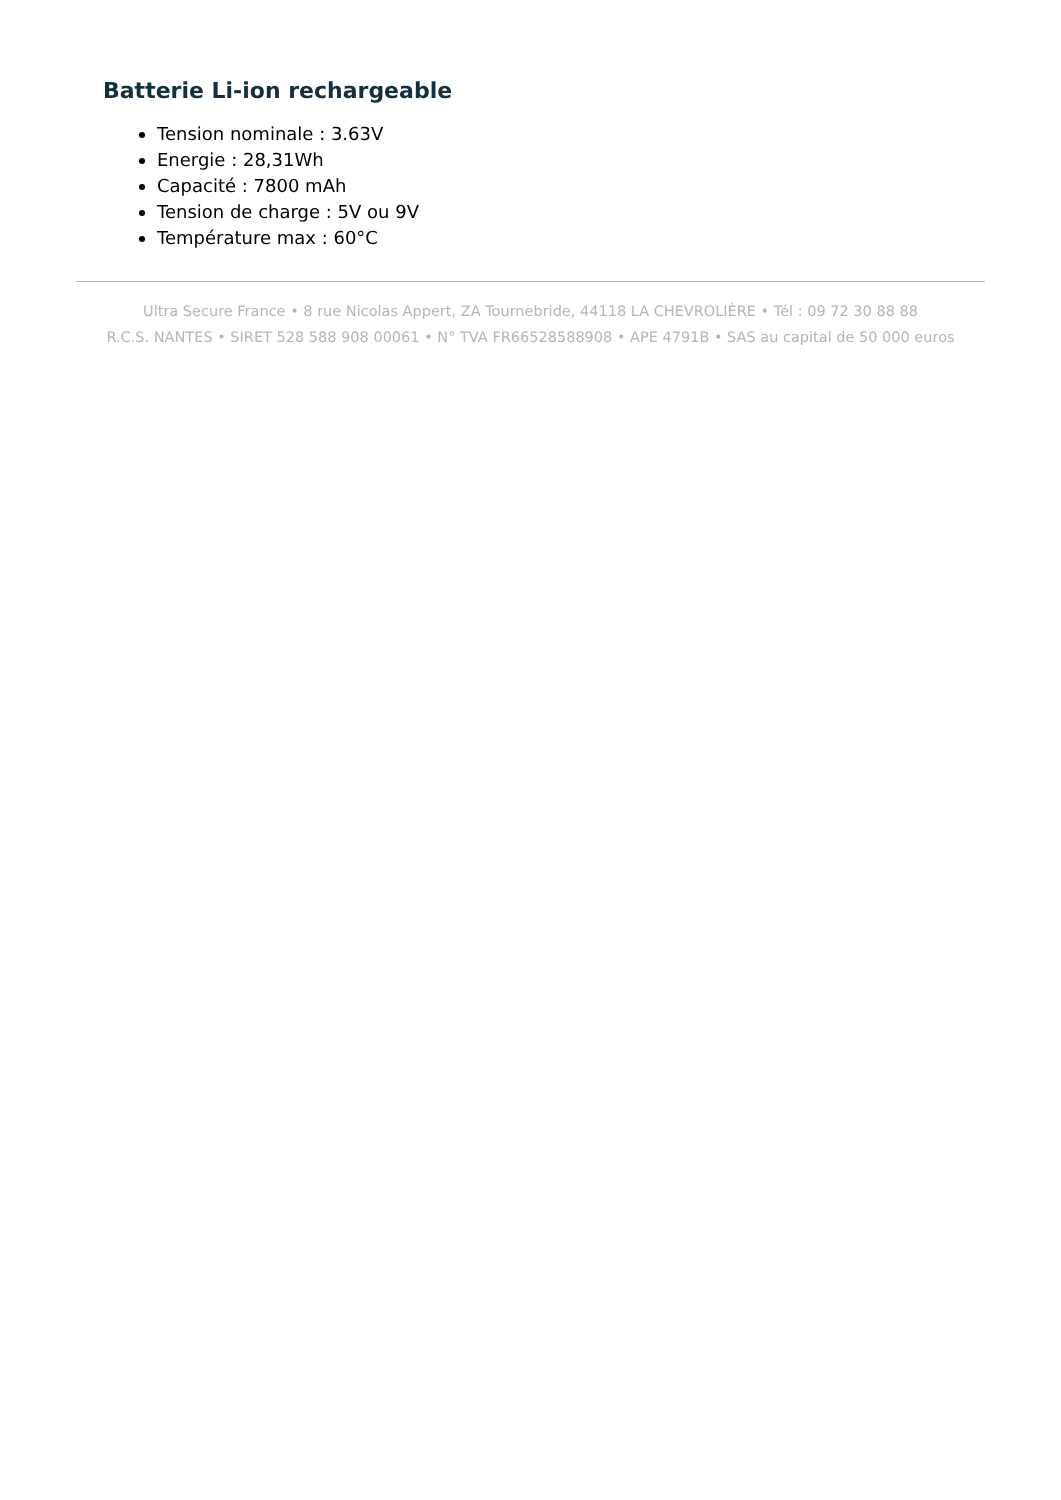Batterie Li-ion rechargeable
Tension nominale : 3.63V
Energie : 28,31Wh
Capacité : 7800 mAh
Tension de charge : 5V ou 9V
Température max : 60°C
Ultra Secure France • 8 rue Nicolas Appert, ZA Tournebride, 44118 LA CHEVROLIÈRE • Tél : 09 72 30 88 88
R.C.S. NANTES • SIRET 528 588 908 00061 • N° TVA FR66528588908 • APE 4791B • SAS au capital de 50 000 euros